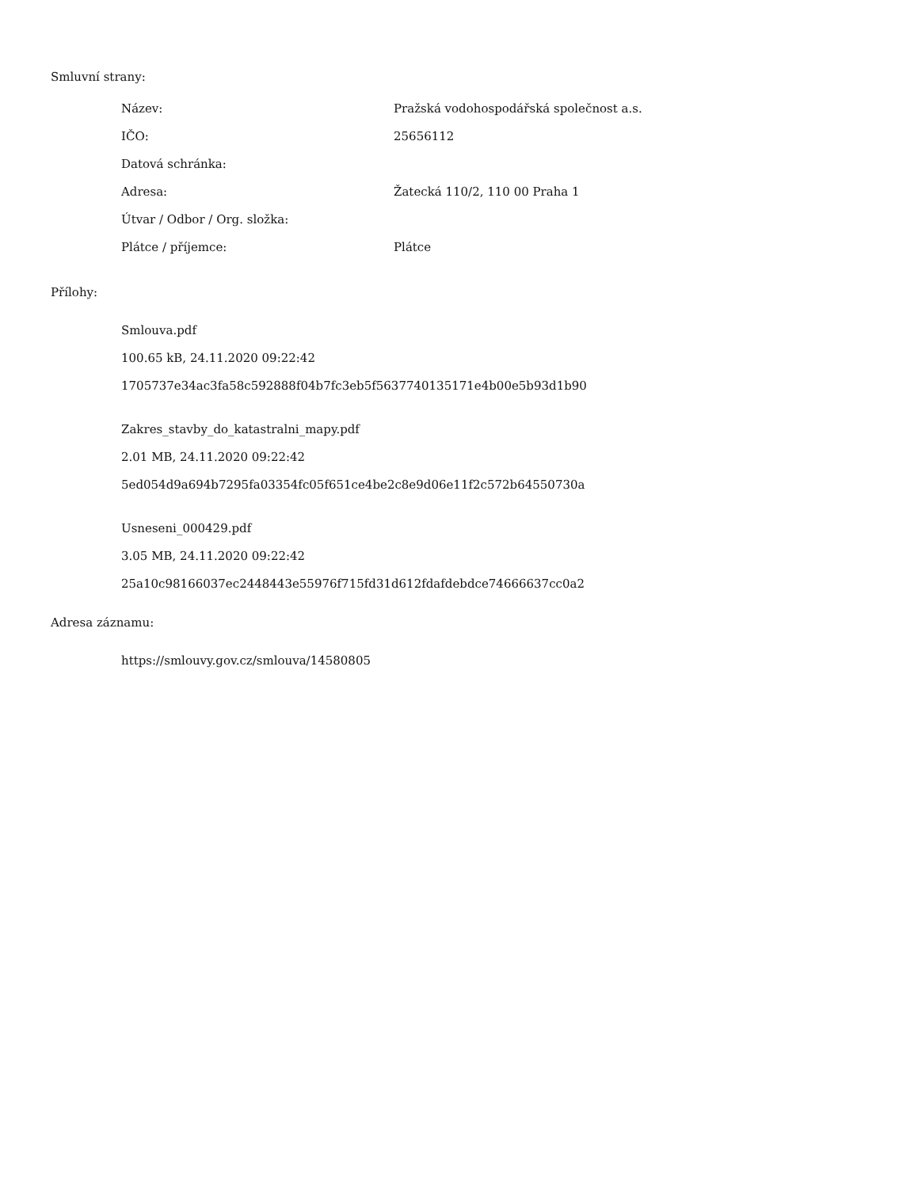Smluvní strany:
| Název: | Pražská vodohospodářská společnost a.s. |
| IČO: | 25656112 |
| Datová schránka: | |
| Adresa: | Žatecká 110/2, 110 00 Praha 1 |
| Útvar / Odbor / Org. složka: | |
| Plátce / příjemce: | Plátce |
Přílohy:
Smlouva.pdf
100.65 kB, 24.11.2020 09:22:42
1705737e34ac3fa58c592888f04b7fc3eb5f5637740135171e4b00e5b93d1b90
Zakres_stavby_do_katastralni_mapy.pdf
2.01 MB, 24.11.2020 09:22:42
5ed054d9a694b7295fa03354fc05f651ce4be2c8e9d06e11f2c572b64550730a
Usneseni_000429.pdf
3.05 MB, 24.11.2020 09:22:42
25a10c98166037ec2448443e55976f715fd31d612fdafdebdce74666637cc0a2
Adresa záznamu:
https://smlouvy.gov.cz/smlouva/14580805